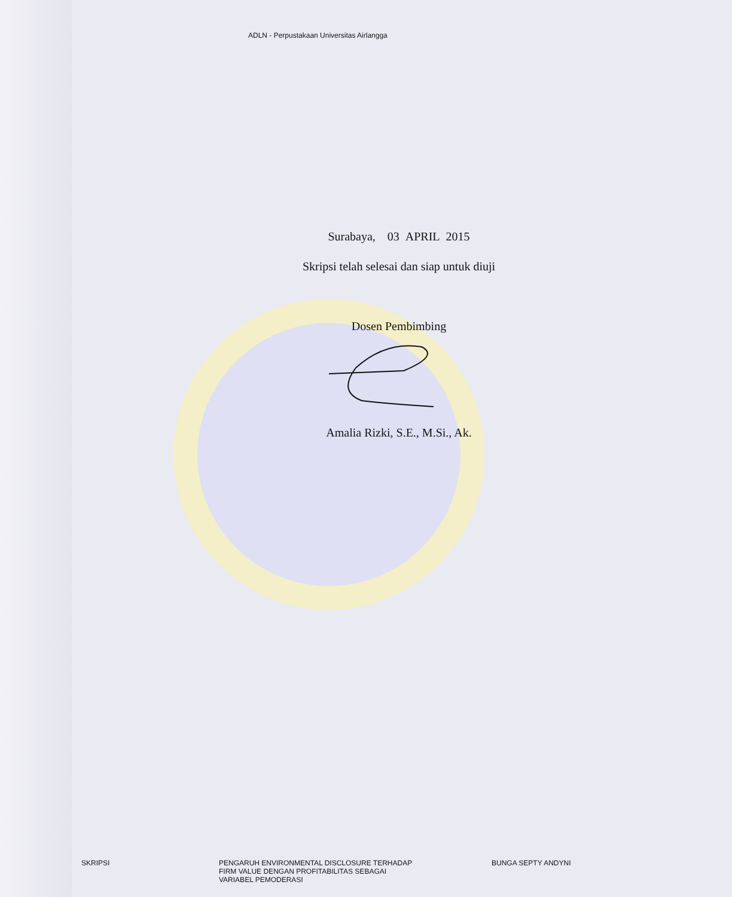ADLN - Perpustakaan Universitas Airlangga
Surabaya, 03 APRIL 2015
Skripsi telah selesai dan siap untuk diuji
Dosen Pembimbing
Amalia Rizki, S.E., M.Si., Ak.
SKRIPSI
PENGARUH ENVIRONMENTAL DISCLOSURE TERHADAP
FIRM VALUE DENGAN PROFITABILITAS SEBAGAI
VARIABEL PEMODERASI
BUNGA SEPTY ANDYNI